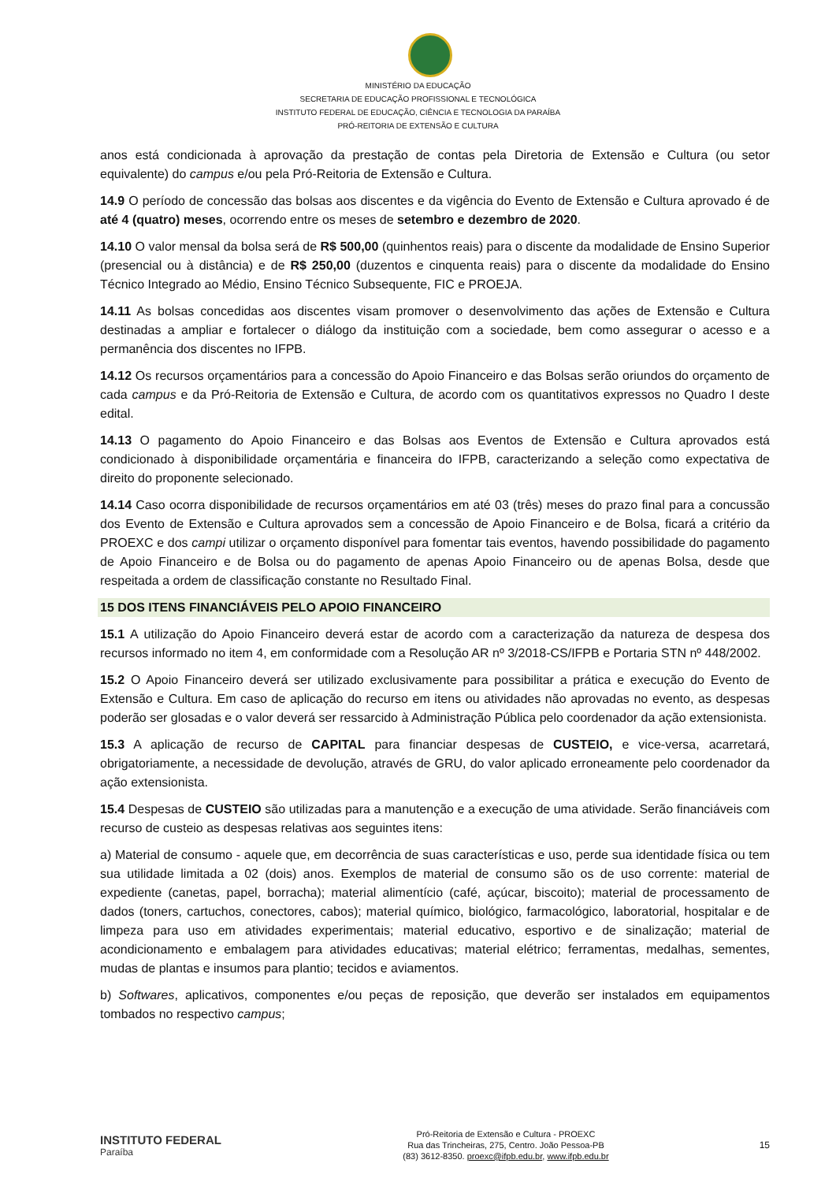MINISTÉRIO DA EDUCAÇÃO
SECRETARIA DE EDUCAÇÃO PROFISSIONAL E TECNOLÓGICA
INSTITUTO FEDERAL DE EDUCAÇÃO, CIÊNCIA E TECNOLOGIA DA PARAÍBA
PRÓ-REITORIA DE EXTENSÃO E CULTURA
anos está condicionada à aprovação da prestação de contas pela Diretoria de Extensão e Cultura (ou setor equivalente) do campus e/ou pela Pró-Reitoria de Extensão e Cultura.
14.9 O período de concessão das bolsas aos discentes e da vigência do Evento de Extensão e Cultura aprovado é de até 4 (quatro) meses, ocorrendo entre os meses de setembro e dezembro de 2020.
14.10 O valor mensal da bolsa será de R$ 500,00 (quinhentos reais) para o discente da modalidade de Ensino Superior (presencial ou à distância) e de R$ 250,00 (duzentos e cinquenta reais) para o discente da modalidade do Ensino Técnico Integrado ao Médio, Ensino Técnico Subsequente, FIC e PROEJA.
14.11 As bolsas concedidas aos discentes visam promover o desenvolvimento das ações de Extensão e Cultura destinadas a ampliar e fortalecer o diálogo da instituição com a sociedade, bem como assegurar o acesso e a permanência dos discentes no IFPB.
14.12 Os recursos orçamentários para a concessão do Apoio Financeiro e das Bolsas serão oriundos do orçamento de cada campus e da Pró-Reitoria de Extensão e Cultura, de acordo com os quantitativos expressos no Quadro I deste edital.
14.13 O pagamento do Apoio Financeiro e das Bolsas aos Eventos de Extensão e Cultura aprovados está condicionado à disponibilidade orçamentária e financeira do IFPB, caracterizando a seleção como expectativa de direito do proponente selecionado.
14.14 Caso ocorra disponibilidade de recursos orçamentários em até 03 (três) meses do prazo final para a concussão dos Evento de Extensão e Cultura aprovados sem a concessão de Apoio Financeiro e de Bolsa, ficará a critério da PROEXC e dos campi utilizar o orçamento disponível para fomentar tais eventos, havendo possibilidade do pagamento de Apoio Financeiro e de Bolsa ou do pagamento de apenas Apoio Financeiro ou de apenas Bolsa, desde que respeitada a ordem de classificação constante no Resultado Final.
15 DOS ITENS FINANCIÁVEIS PELO APOIO FINANCEIRO
15.1 A utilização do Apoio Financeiro deverá estar de acordo com a caracterização da natureza de despesa dos recursos informado no item 4, em conformidade com a Resolução AR nº 3/2018-CS/IFPB e Portaria STN nº 448/2002.
15.2 O Apoio Financeiro deverá ser utilizado exclusivamente para possibilitar a prática e execução do Evento de Extensão e Cultura. Em caso de aplicação do recurso em itens ou atividades não aprovadas no evento, as despesas poderão ser glosadas e o valor deverá ser ressarcido à Administração Pública pelo coordenador da ação extensionista.
15.3 A aplicação de recurso de CAPITAL para financiar despesas de CUSTEIO, e vice-versa, acarretará, obrigatoriamente, a necessidade de devolução, através de GRU, do valor aplicado erroneamente pelo coordenador da ação extensionista.
15.4 Despesas de CUSTEIO são utilizadas para a manutenção e a execução de uma atividade. Serão financiáveis com recurso de custeio as despesas relativas aos seguintes itens:
a) Material de consumo - aquele que, em decorrência de suas características e uso, perde sua identidade física ou tem sua utilidade limitada a 02 (dois) anos. Exemplos de material de consumo são os de uso corrente: material de expediente (canetas, papel, borracha); material alimentício (café, açúcar, biscoito); material de processamento de dados (toners, cartuchos, conectores, cabos); material químico, biológico, farmacológico, laboratorial, hospitalar e de limpeza para uso em atividades experimentais; material educativo, esportivo e de sinalização; material de acondicionamento e embalagem para atividades educativas; material elétrico; ferramentas, medalhas, sementes, mudas de plantas e insumos para plantio; tecidos e aviamentos.
b) Softwares, aplicativos, componentes e/ou peças de reposição, que deverão ser instalados em equipamentos tombados no respectivo campus;
INSTITUTO FEDERAL
Paraíba
Pró-Reitoria de Extensão e Cultura - PROEXC
Rua das Trincheiras, 275, Centro. João Pessoa-PB
(83) 3612-8350. proexc@ifpb.edu.br, www.ifpb.edu.br
15